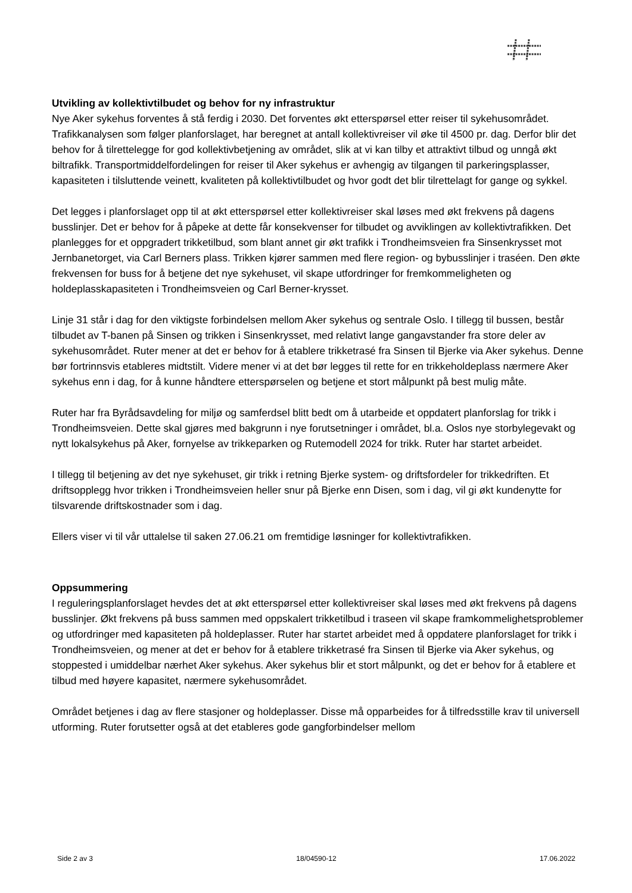Utvikling av kollektivtilbudet og behov for ny infrastruktur
Nye Aker sykehus forventes å stå ferdig i 2030. Det forventes økt etterspørsel etter reiser til sykehusområdet. Trafikkanalysen som følger planforslaget, har beregnet at antall kollektivreiser vil øke til 4500 pr. dag. Derfor blir det behov for å tilrettelegge for god kollektivbetjening av området, slik at vi kan tilby et attraktivt tilbud og unngå økt biltrafikk. Transportmiddelfordelingen for reiser til Aker sykehus er avhengig av tilgangen til parkeringsplasser, kapasiteten i tilsluttende veinett, kvaliteten på kollektivtilbudet og hvor godt det blir tilrettelagt for gange og sykkel.
Det legges i planforslaget opp til at økt etterspørsel etter kollektivreiser skal løses med økt frekvens på dagens busslinjer. Det er behov for å påpeke at dette får konsekvenser for tilbudet og avviklingen av kollektivtrafikken. Det planlegges for et oppgradert trikketilbud, som blant annet gir økt trafikk i Trondheimsveien fra Sinsenkrysset mot Jernbanetorget, via Carl Berners plass. Trikken kjører sammen med flere region- og bybusslinjer i traséen. Den økte frekvensen for buss for å betjene det nye sykehuset, vil skape utfordringer for fremkommeligheten og holdeplasskapasiteten i Trondheimsveien og Carl Berner-krysset.
Linje 31 står i dag for den viktigste forbindelsen mellom Aker sykehus og sentrale Oslo. I tillegg til bussen, består tilbudet av T-banen på Sinsen og trikken i Sinsenkrysset, med relativt lange gangavstander fra store deler av sykehusområdet. Ruter mener at det er behov for å etablere trikketrasé fra Sinsen til Bjerke via Aker sykehus. Denne bør fortrinnsvis etableres midtstilt. Videre mener vi at det bør legges til rette for en trikkeholdeplass nærmere Aker sykehus enn i dag, for å kunne håndtere etterspørselen og betjene et stort målpunkt på best mulig måte.
Ruter har fra Byrådsavdeling for miljø og samferdsel blitt bedt om å utarbeide et oppdatert planforslag for trikk i Trondheimsveien. Dette skal gjøres med bakgrunn i nye forutsetninger i området, bl.a. Oslos nye storbylegevakt og nytt lokalsykehus på Aker, fornyelse av trikkeparken og Rutemodell 2024 for trikk. Ruter har startet arbeidet.
I tillegg til betjening av det nye sykehuset, gir trikk i retning Bjerke system- og driftsfordeler for trikkedriften. Et driftsopplegg hvor trikken i Trondheimsveien heller snur på Bjerke enn Disen, som i dag, vil gi økt kundenytte for tilsvarende driftskostnader som i dag.
Ellers viser vi til vår uttalelse til saken 27.06.21 om fremtidige løsninger for kollektivtrafikken.
Oppsummering
I reguleringsplanforslaget hevdes det at økt etterspørsel etter kollektivreiser skal løses med økt frekvens på dagens busslinjer. Økt frekvens på buss sammen med oppskalert trikketilbud i traseen vil skape framkommelighetsproblemer og utfordringer med kapasiteten på holdeplasser. Ruter har startet arbeidet med å oppdatere planforslaget for trikk i Trondheimsveien, og mener at det er behov for å etablere trikketrasé fra Sinsen til Bjerke via Aker sykehus, og stoppested i umiddelbar nærhet Aker sykehus. Aker sykehus blir et stort målpunkt, og det er behov for å etablere et tilbud med høyere kapasitet, nærmere sykehusområdet.
Området betjenes i dag av flere stasjoner og holdeplasser. Disse må opparbeides for å tilfredsstille krav til universell utforming. Ruter forutsetter også at det etableres gode gangforbindelser mellom
Side 2 av 3 18/04590-12 17.06.2022